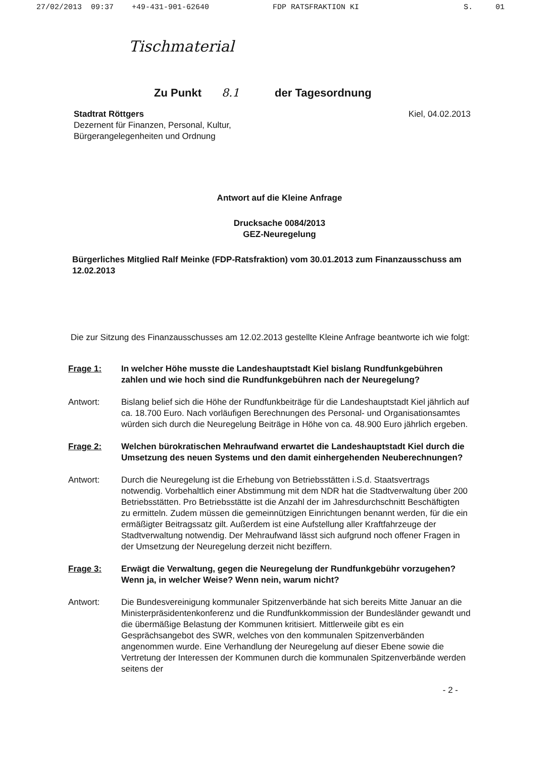27/02/2013 09:37 +49-431-901-62640 FDP RATSFRAKTION KI S. 01
Tischmaterial
Zu Punkt 8.1 der Tagesordnung
Stadtrat Röttgers
Dezernent für Finanzen, Personal, Kultur,
Bürgerangelegenheiten und Ordnung
Kiel, 04.02.2013
Antwort auf die Kleine Anfrage
Drucksache 0084/2013
GEZ-Neuregelung
Bürgerliches Mitglied Ralf Meinke (FDP-Ratsfraktion) vom 30.01.2013 zum Finanzausschuss am 12.02.2013
Die zur Sitzung des Finanzausschusses am 12.02.2013 gestellte Kleine Anfrage beantworte ich wie folgt:
Frage 1: In welcher Höhe musste die Landeshauptstadt Kiel bislang Rundfunkgebühren zahlen und wie hoch sind die Rundfunkgebühren nach der Neuregelung?
Antwort: Bislang belief sich die Höhe der Rundfunkbeiträge für die Landeshauptstadt Kiel jährlich auf ca. 18.700 Euro. Nach vorläufigen Berechnungen des Personal- und Organisationsamtes würden sich durch die Neuregelung Beiträge in Höhe von ca. 48.900 Euro jährlich ergeben.
Frage 2: Welchen bürokratischen Mehraufwand erwartet die Landeshauptstadt Kiel durch die Umsetzung des neuen Systems und den damit einhergehenden Neuberechnungen?
Antwort: Durch die Neuregelung ist die Erhebung von Betriebsstätten i.S.d. Staatsvertrags notwendig. Vorbehaltlich einer Abstimmung mit dem NDR hat die Stadtverwaltung über 200 Betriebsstätten. Pro Betriebsstätte ist die Anzahl der im Jahresdurchschnitt Beschäftigten zu ermitteln. Zudem müssen die gemeinnützigen Einrichtungen benannt werden, für die ein ermäßigter Beitragssatz gilt. Außerdem ist eine Aufstellung aller Kraftfahrzeuge der Stadtverwaltung notwendig. Der Mehraufwand lässt sich aufgrund noch offener Fragen in der Umsetzung der Neuregelung derzeit nicht beziffern.
Frage 3: Erwägt die Verwaltung, gegen die Neuregelung der Rundfunkgebühr vorzugehen? Wenn ja, in welcher Weise? Wenn nein, warum nicht?
Antwort: Die Bundesvereinigung kommunaler Spitzenverbände hat sich bereits Mitte Januar an die Ministerpräsidentenkonferenz und die Rundfunkkommission der Bundesländer gewandt und die übermäßige Belastung der Kommunen kritisiert. Mittlerweile gibt es ein Gesprächsangebot des SWR, welches von den kommunalen Spitzenverbänden angenommen wurde. Eine Verhandlung der Neuregelung auf dieser Ebene sowie die Vertretung der Interessen der Kommunen durch die kommunalen Spitzenverbände werden seitens der
- 2 -